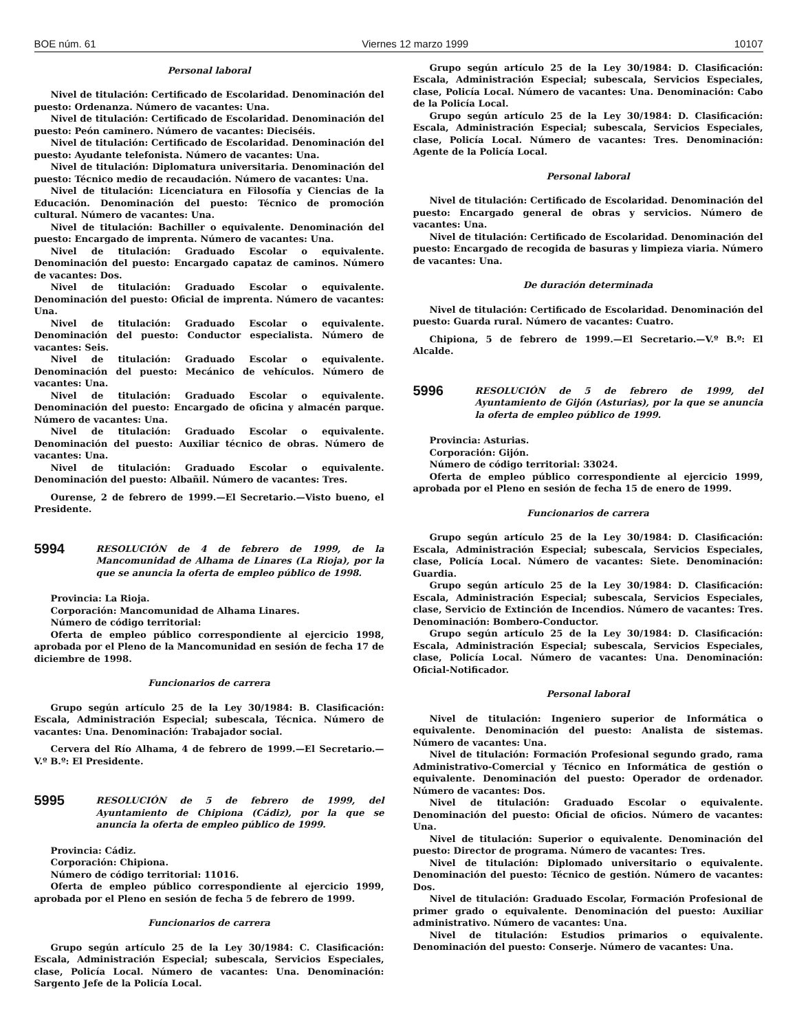BOE núm. 61 Viernes 12 marzo 1999 10107
Personal laboral
Nivel de titulación: Certificado de Escolaridad. Denominación del puesto: Ordenanza. Número de vacantes: Una.
Nivel de titulación: Certificado de Escolaridad. Denominación del puesto: Peón caminero. Número de vacantes: Dieciséis.
Nivel de titulación: Certificado de Escolaridad. Denominación del puesto: Ayudante telefonista. Número de vacantes: Una.
Nivel de titulación: Diplomatura universitaria. Denominación del puesto: Técnico medio de recaudación. Número de vacantes: Una.
Nivel de titulación: Licenciatura en Filosofía y Ciencias de la Educación. Denominación del puesto: Técnico de promoción cultural. Número de vacantes: Una.
Nivel de titulación: Bachiller o equivalente. Denominación del puesto: Encargado de imprenta. Número de vacantes: Una.
Nivel de titulación: Graduado Escolar o equivalente. Denominación del puesto: Encargado capataz de caminos. Número de vacantes: Dos.
Nivel de titulación: Graduado Escolar o equivalente. Denominación del puesto: Oficial de imprenta. Número de vacantes: Una.
Nivel de titulación: Graduado Escolar o equivalente. Denominación del puesto: Conductor especialista. Número de vacantes: Seis.
Nivel de titulación: Graduado Escolar o equivalente. Denominación del puesto: Mecánico de vehículos. Número de vacantes: Una.
Nivel de titulación: Graduado Escolar o equivalente. Denominación del puesto: Encargado de oficina y almacén parque. Número de vacantes: Una.
Nivel de titulación: Graduado Escolar o equivalente. Denominación del puesto: Auxiliar técnico de obras. Número de vacantes: Una.
Nivel de titulación: Graduado Escolar o equivalente. Denominación del puesto: Albañil. Número de vacantes: Tres.
Ourense, 2 de febrero de 1999.—El Secretario.—Visto bueno, el Presidente.
5994
RESOLUCIÓN de 4 de febrero de 1999, de la Mancomunidad de Alhama de Linares (La Rioja), por la que se anuncia la oferta de empleo público de 1998.
Provincia: La Rioja.
Corporación: Mancomunidad de Alhama Linares.
Número de código territorial:
Oferta de empleo público correspondiente al ejercicio 1998, aprobada por el Pleno de la Mancomunidad en sesión de fecha 17 de diciembre de 1998.
Funcionarios de carrera
Grupo según artículo 25 de la Ley 30/1984: B. Clasificación: Escala, Administración Especial; subescala, Técnica. Número de vacantes: Una. Denominación: Trabajador social.
Cervera del Río Alhama, 4 de febrero de 1999.—El Secretario.—V.º B.º: El Presidente.
5995
RESOLUCIÓN de 5 de febrero de 1999, del Ayuntamiento de Chipiona (Cádiz), por la que se anuncia la oferta de empleo público de 1999.
Provincia: Cádiz.
Corporación: Chipiona.
Número de código territorial: 11016.
Oferta de empleo público correspondiente al ejercicio 1999, aprobada por el Pleno en sesión de fecha 5 de febrero de 1999.
Funcionarios de carrera
Grupo según artículo 25 de la Ley 30/1984: C. Clasificación: Escala, Administración Especial; subescala, Servicios Especiales, clase, Policía Local. Número de vacantes: Una. Denominación: Sargento Jefe de la Policía Local.
Grupo según artículo 25 de la Ley 30/1984: D. Clasificación: Escala, Administración Especial; subescala, Servicios Especiales, clase, Policía Local. Número de vacantes: Una. Denominación: Cabo de la Policía Local.
Grupo según artículo 25 de la Ley 30/1984: D. Clasificación: Escala, Administración Especial; subescala, Servicios Especiales, clase, Policía Local. Número de vacantes: Tres. Denominación: Agente de la Policía Local.
Personal laboral
Nivel de titulación: Certificado de Escolaridad. Denominación del puesto: Encargado general de obras y servicios. Número de vacantes: Una.
Nivel de titulación: Certificado de Escolaridad. Denominación del puesto: Encargado de recogida de basuras y limpieza viaria. Número de vacantes: Una.
De duración determinada
Nivel de titulación: Certificado de Escolaridad. Denominación del puesto: Guarda rural. Número de vacantes: Cuatro.
Chipiona, 5 de febrero de 1999.—El Secretario.—V.º B.º: El Alcalde.
5996
RESOLUCIÓN de 5 de febrero de 1999, del Ayuntamiento de Gijón (Asturias), por la que se anuncia la oferta de empleo público de 1999.
Provincia: Asturias.
Corporación: Gijón.
Número de código territorial: 33024.
Oferta de empleo público correspondiente al ejercicio 1999, aprobada por el Pleno en sesión de fecha 15 de enero de 1999.
Funcionarios de carrera
Grupo según artículo 25 de la Ley 30/1984: D. Clasificación: Escala, Administración Especial; subescala, Servicios Especiales, clase, Policía Local. Número de vacantes: Siete. Denominación: Guardia.
Grupo según artículo 25 de la Ley 30/1984: D. Clasificación: Escala, Administración Especial; subescala, Servicios Especiales, clase, Servicio de Extinción de Incendios. Número de vacantes: Tres. Denominación: Bombero-Conductor.
Grupo según artículo 25 de la Ley 30/1984: D. Clasificación: Escala, Administración Especial; subescala, Servicios Especiales, clase, Policía Local. Número de vacantes: Una. Denominación: Oficial-Notificador.
Personal laboral
Nivel de titulación: Ingeniero superior de Informática o equivalente. Denominación del puesto: Analista de sistemas. Número de vacantes: Una.
Nivel de titulación: Formación Profesional segundo grado, rama Administrativo-Comercial y Técnico en Informática de gestión o equivalente. Denominación del puesto: Operador de ordenador. Número de vacantes: Dos.
Nivel de titulación: Graduado Escolar o equivalente. Denominación del puesto: Oficial de oficios. Número de vacantes: Una.
Nivel de titulación: Superior o equivalente. Denominación del puesto: Director de programa. Número de vacantes: Tres.
Nivel de titulación: Diplomado universitario o equivalente. Denominación del puesto: Técnico de gestión. Número de vacantes: Dos.
Nivel de titulación: Graduado Escolar, Formación Profesional de primer grado o equivalente. Denominación del puesto: Auxiliar administrativo. Número de vacantes: Una.
Nivel de titulación: Estudios primarios o equivalente. Denominación del puesto: Conserje. Número de vacantes: Una.